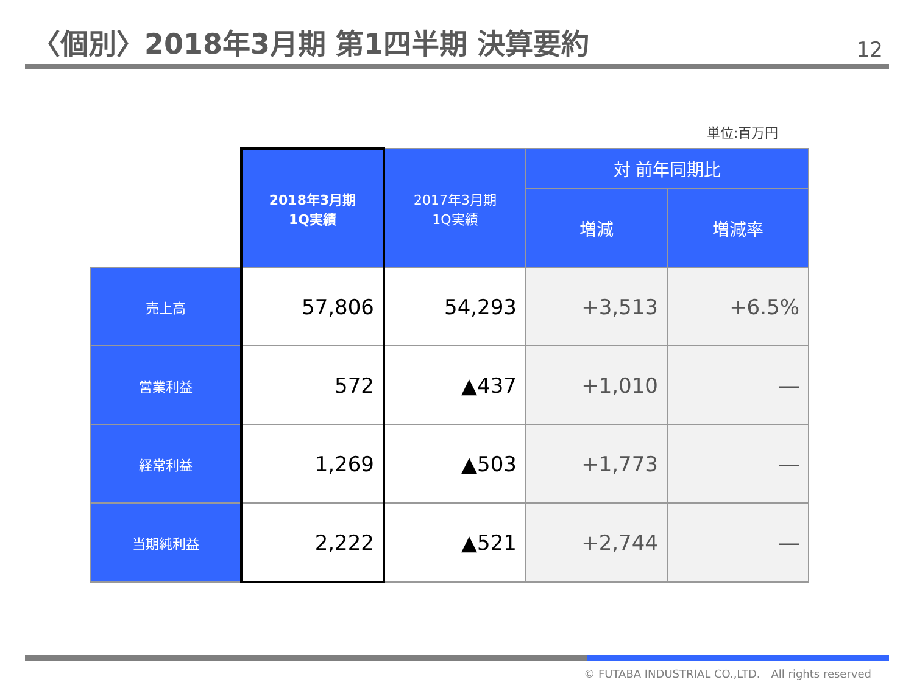〈個別〉2018年3月期 第1四半期 決算要約
12
単位:百万円
| | 2018年3月期 1Q実績 | 2017年3月期 1Q実績 | 対 前年同期比 | |
| --- | --- | --- | --- | --- |
| | | | 増減 | 増減率 |
| 売上高 | 57,806 | 54,293 | +3,513 | +6.5% |
| 営業利益 | 572 | ▲437 | +1,010 | ― |
| 経常利益 | 1,269 | ▲503 | +1,773 | ― |
| 当期純利益 | 2,222 | ▲521 | +2,744 | ― |
© FUTABA INDUSTRIAL CO.,LTD.　All rights reserved